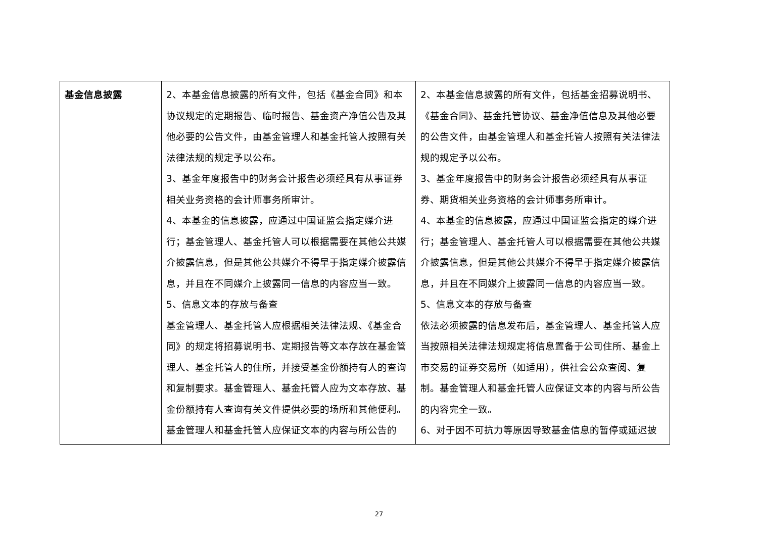| 基金信息披露 | 2、本基金信息披露的所有文件，包括《基金合同》和本协议规定的定期报告、临时报告、基金资产净值公告及其他必要的公告文件，由基金管理人和基金托管人按照有关法律法规的规定予以公布。 3、基金年度报告中的财务会计报告必须经具有从事证券相关业务资格的会计师事务所审计。 4、本基金的信息披露，应通过中国证监会指定媒介进行；基金管理人、基金托管人可以根据需要在其他公共媒介披露信息，但是其他公共媒介不得早于指定媒介披露信息，并且在不同媒介上披露同一信息的内容应当一致。 5、信息文本的存放与备查 基金管理人、基金托管人应根据相关法律法规、《基金合同》的规定将招募说明书、定期报告等文本存放在基金管理人、基金托管人的住所，并接受基金份额持有人的查询和复制要求。基金管理人、基金托管人应为文本存放、基金份额持有人查询有关文件提供必要的场所和其他便利。 基金管理人和基金托管人应保证文本的内容与所公告的 | 2、本基金信息披露的所有文件，包括基金招募说明书、《基金合同》、基金托管协议、基金净值信息及其他必要的公告文件，由基金管理人和基金托管人按照有关法律法规的规定予以公布。 3、基金年度报告中的财务会计报告必须经具有从事证券、期货相关业务资格的会计师事务所审计。 4、本基金的信息披露，应通过中国证监会指定的媒介进行；基金管理人、基金托管人可以根据需要在其他公共媒介披露信息，但是其他公共媒介不得早于指定媒介披露信息，并且在不同媒介上披露同一信息的内容应当一致。 5、信息文本的存放与备查 依法必须披露的信息发布后，基金管理人、基金托管人应当按照相关法律法规规定将信息置备于公司住所、基金上市交易的证券交易所（如适用），供社会公众查阅、复制。基金管理人和基金托管人应保证文本的内容与所公告的内容完全一致。 6、对于因不可抗力等原因导致基金信息的暂停或延迟披 |
27